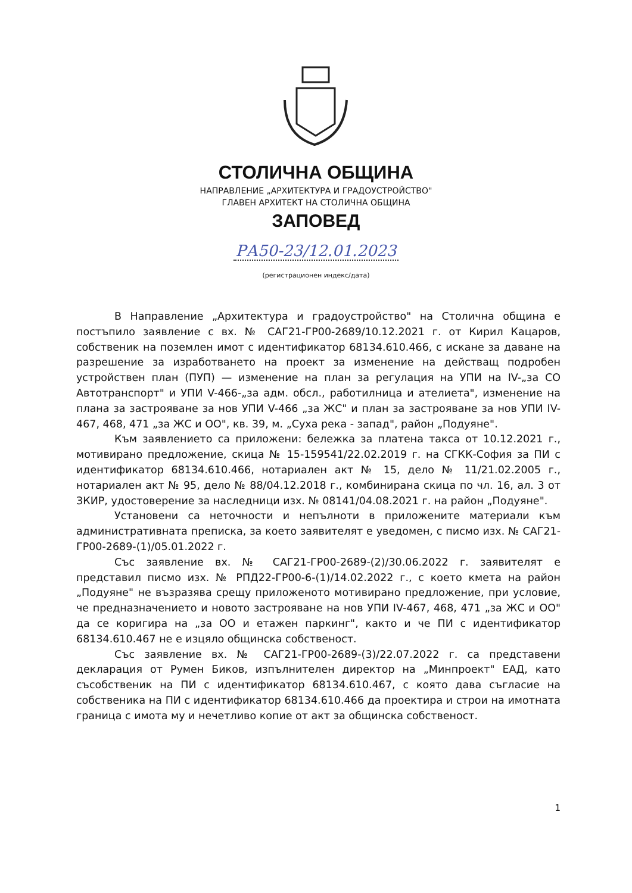СТОЛИЧНА ОБЩИНА
НАПРАВЛЕНИЕ „АРХИТЕКТУРА И ГРАДОУСТРОЙСТВО"
ГЛАВЕН АРХИТЕКТ НА СТОЛИЧНА ОБЩИНА
ЗАПОВЕД
РА50-23/12.01.2023
(регистрационен индекс/дата)
В Направление „Архитектура и градоустройство" на Столична община е постъпило заявление с вх. № САГ21-ГР00-2689/10.12.2021 г. от Кирил Кацаров, собственик на поземлен имот с идентификатор 68134.610.466, с искане за даване на разрешение за изработването на проект за изменение на действащ подробен устройствен план (ПУП) — изменение на план за регулация на УПИ на IV-„за СО Автотранспорт" и УПИ V-466-„за адм. обсл., работилница и ателиета", изменение на плана за застрояване за нов УПИ V-466 „за ЖС" и план за застрояване за нов УПИ IV-467, 468, 471 „за ЖС и ОО", кв. 39, м. „Суха река - запад", район „Подуяне".
Към заявлението са приложени: бележка за платена такса от 10.12.2021 г., мотивирано предложение, скица № 15-159541/22.02.2019 г. на СГКК-София за ПИ с идентификатор 68134.610.466, нотариален акт № 15, дело № 11/21.02.2005 г., нотариален акт № 95, дело № 88/04.12.2018 г., комбинирана скица по чл. 16, ал. 3 от ЗКИР, удостоверение за наследници изх. № 08141/04.08.2021 г. на район „Подуяне".
Установени са неточности и непълноти в приложените материали към административната преписка, за което заявителят е уведомен, с писмо изх. № САГ21-ГР00-2689-(1)/05.01.2022 г.
Със заявление вх. № САГ21-ГР00-2689-(2)/30.06.2022 г. заявителят е представил писмо изх. № РПД22-ГР00-6-(1)/14.02.2022 г., с което кмета на район „Подуяне" не възразява срещу приложеното мотивирано предложение, при условие, че предназначението и новото застрояване на нов УПИ IV-467, 468, 471 „за ЖС и ОО" да се коригира на „за ОО и етажен паркинг", както и че ПИ с идентификатор 68134.610.467 не е изцяло общинска собственост.
Със заявление вх. № САГ21-ГР00-2689-(3)/22.07.2022 г. са представени декларация от Румен Биков, изпълнителен директор на „Минпроект" ЕАД, като съсобственик на ПИ с идентификатор 68134.610.467, с която дава съгласие на собственика на ПИ с идентификатор 68134.610.466 да проектира и строи на имотната граница с имота му и нечетливо копие от акт за общинска собственост.
1